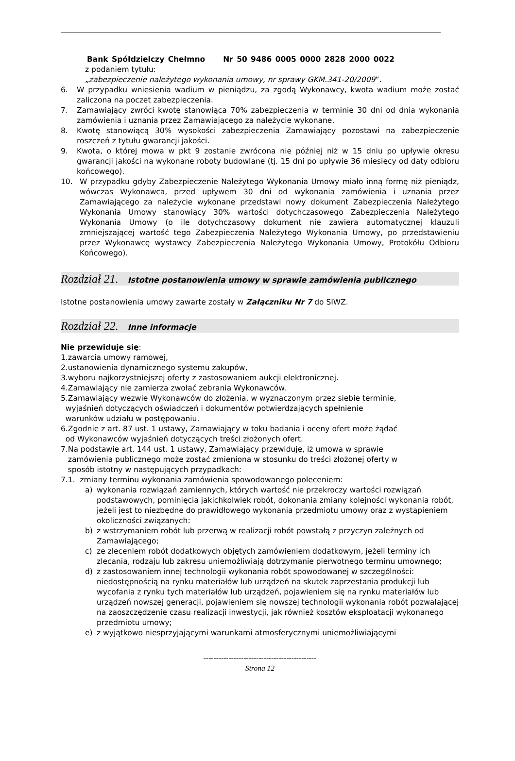Bank Spółdzielczy Chełmno Nr 50 9486 0005 0000 2828 2000 0022
z podaniem tytułu:
„zabezpieczenie należytego wykonania umowy, nr sprawy GKM.341-20/2009”.
6. W przypadku wniesienia wadium w pieniądzu, za zgodą Wykonawcy, kwota wadium może zostać zaliczona na poczet zabezpieczenia.
7. Zamawiający zwróci kwotę stanowiąca 70% zabezpieczenia w terminie 30 dni od dnia wykonania zamówienia i uznania przez Zamawiającego za należycie wykonane.
8. Kwotę stanowiącą 30% wysokości zabezpieczenia Zamawiający pozostawi na zabezpieczenie roszczeń z tytułu gwarancji jakości.
9. Kwota, o której mowa w pkt 9 zostanie zwrócona nie później niż w 15 dniu po upływie okresu gwarancji jakości na wykonane roboty budowlane (tj. 15 dni po upływie 36 miesięcy od daty odbioru końcowego).
10. W przypadku gdyby Zabezpieczenie Należytego Wykonania Umowy miało inną formę niż pieniądz, wówczas Wykonawca, przed upływem 30 dni od wykonania zamówienia i uznania przez Zamawiającego za należycie wykonane przedstawi nowy dokument Zabezpieczenia Należytego Wykonania Umowy stanowiący 30% wartości dotychczasowego Zabezpieczenia Należytego Wykonania Umowy (o ile dotychczasowy dokument nie zawiera automatycznej klauzuli zmniejszającej wartość tego Zabezpieczenia Należytego Wykonania Umowy, po przedstawieniu przez Wykonawcę wystawcy Zabezpieczenia Należytego Wykonania Umowy, Protokółu Odbioru Końcowego).
Rozdział 21. Istotne postanowienia umowy w sprawie zamówienia publicznego
Istotne postanowienia umowy zawarte zostały w Załączniku Nr 7 do SIWZ.
Rozdział 22. Inne informacje
Nie przewiduje się:
1.zawarcia umowy ramowej,
2.ustanowienia dynamicznego systemu zakupów,
3.wyboru najkorzystniejszej oferty z zastosowaniem aukcji elektronicznej.
4.Zamawiający nie zamierza zwołać zebrania Wykonawców.
5.Zamawiający wezwie Wykonawców do złożenia, w wyznaczonym przez siebie terminie,
wyjaśnień dotyczących oświadczeń i dokumentów potwierdzających spełnienie
warunków udziału w postępowaniu.
6.Zgodnie z art. 87 ust. 1 ustawy, Zamawiający w toku badania i oceny ofert może żądać
od Wykonawców wyjaśnień dotyczących treści złożonych ofert.
7.Na podstawie art. 144 ust. 1 ustawy, Zamawiający przewiduje, iż umowa w sprawie
zamówienia publicznego może zostać zmieniona w stosunku do treści złożonej oferty w
sposób istotny w następujących przypadkach:
7.1. zmiany terminu wykonania zamówienia spowodowanego poleceniem:
a) wykonania rozwiązań zamiennych, których wartość nie przekroczy wartości rozwiązań podstawowych, pominięcia jakichkolwiek robót, dokonania zmiany kolejności wykonania robót, jeżeli jest to niezbędne do prawidłowego wykonania przedmiotu umowy oraz z wystąpieniem okoliczności związanych:
b) z wstrzymaniem robót lub przerwą w realizacji robót powstałą z przyczyn zależnych od Zamawiającego;
c) ze zleceniem robót dodatkowych objętych zamówieniem dodatkowym, jeżeli terminy ich zlecania, rodzaju lub zakresu uniemożliwiają dotrzymanie pierwotnego terminu umownego;
d) z zastosowaniem innej technologii wykonania robót spowodowanej w szczególności: niedostępnością na rynku materiałów lub urządzeń na skutek zaprzestania produkcji lub wycofania z rynku tych materiałów lub urządzeń, pojawieniem się na rynku materiałów lub urządzeń nowszej generacji, pojawieniem się nowszej technologii wykonania robót pozwalającej na zaoszczędzenie czasu realizacji inwestycji, jak również kosztów eksploatacji wykonanego przedmiotu umowy;
e) z wyjątkowo niesprzyjającymi warunkami atmosferycznymi uniemożliwiającymi
---------------------------------------------
Strona 12